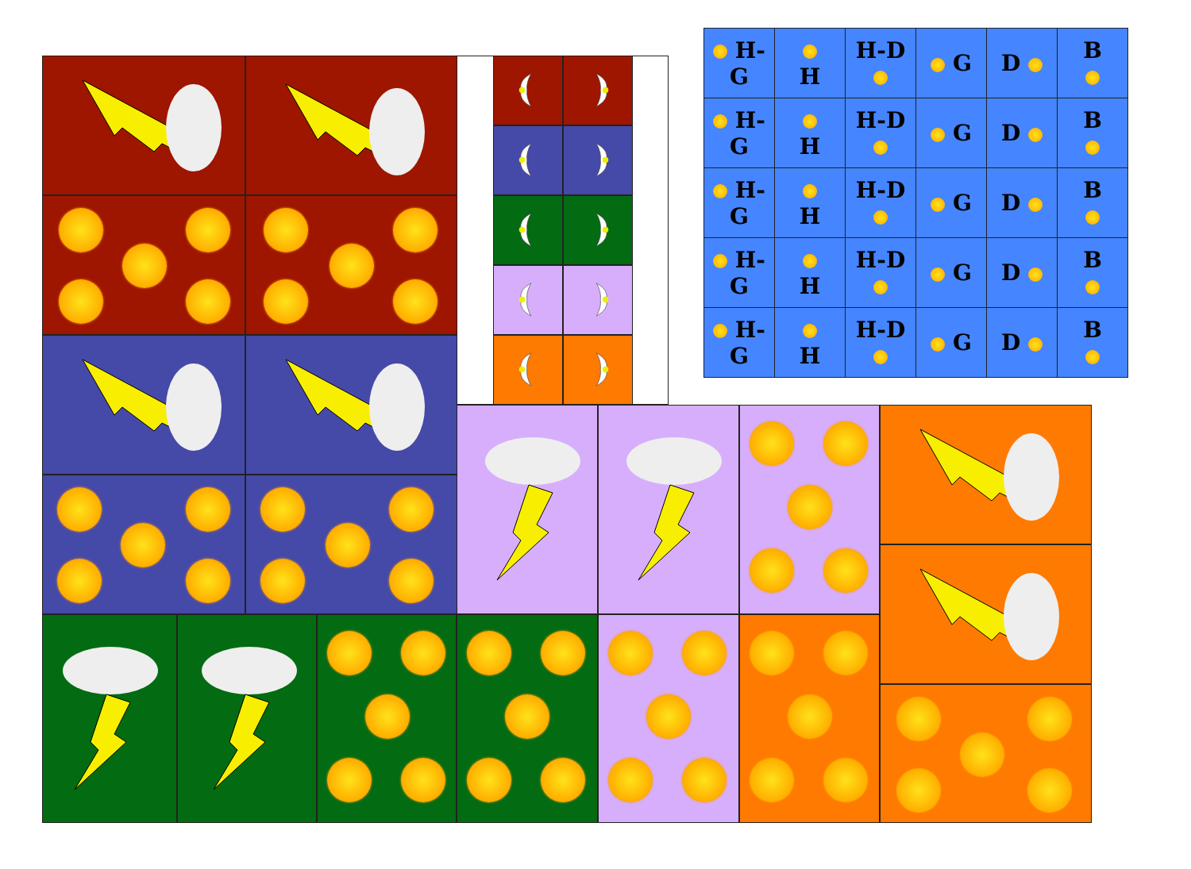| H-G | H | H-D | G | D | B |
| H-G | H | H-D | G | D | B |
| H-G | H | H-D | G | D | B |
| H-G | H | H-D | G | D | B |
| H-G | H | H-D | G | D | B |